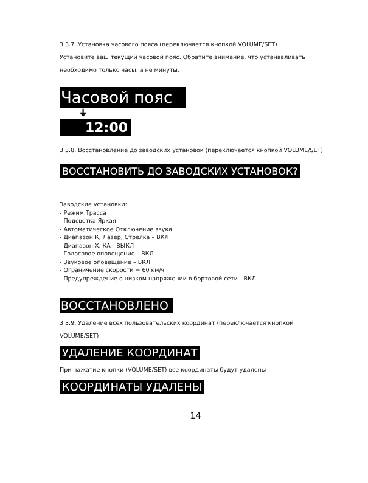3.3.7. Установка часового пояса (переключается кнопкой VOLUME/SET)
Установите ваш текущий часовой пояс. Обратите внимание, что устанавливать необходимо только часы, а не минуты.
Часовой пояс
🠋
12:00
3.3.8. Восстановление до заводских установок (переключается кнопкой VOLUME/SET)
ВОССТАНОВИТЬ ДО ЗАВОДСКИХ УСТАНОВОК?
Заводские установки:
- Режим Трасса
- Подсветка Яркая
- Автоматическое Отключение звука
- Диапазон К, Лазер, Стрелка – ВКЛ
- Диапазон Х, КА - ВЫКЛ
- Голосовое оповещение – ВКЛ
- Звуковое оповещение – ВКЛ
- Ограничение скорости = 60 км/ч
- Предупреждение о низком напряжении в бортовой сети - ВКЛ
ВОССТАНОВЛЕНО
3.3.9. Удаление всех пользовательских координат (переключается кнопкой VOLUME/SET)
УДАЛЕНИЕ КООРДИНАТ
При нажатие кнопки (VOLUME/SET) все координаты будут удалены
КООРДИНАТЫ УДАЛЕНЫ
14